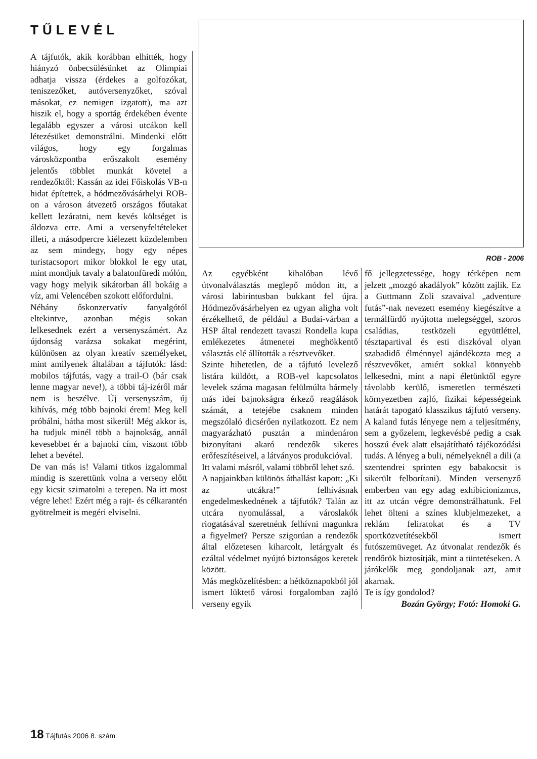TŰLEVÉL
A tájfutók, akik korábban elhitték, hogy hiányzó önbecsülésünket az Olimpiai adhatja vissza (érdekes a golfozókat, teniszezőket, autóversenyzőket, szóval másokat, ez nemigen izgatott), ma azt hiszik el, hogy a sportág érdekében évente legalább egyszer a városi utcákon kell létezésüket demonstrálni. Mindenki előtt világos, hogy egy forgalmas városközpontba erőszakolt esemény jelentős többlet munkát követel a rendezőktől: Kassán az idei Főiskolás VB-n hidat építettek, a hódmezővásárhelyi ROB-on a városon átvezető országos főutakat kellett lezáratni, nem kevés költséget is áldozva erre. Ami a versenyfeltételeket illeti, a másodpercre kiélezett küzdelemben az sem mindegy, hogy egy népes turistacsoport mikor blokkol le egy utat, mint mondjuk tavaly a balatonfüredi mólón, vagy hogy melyik sikátorban áll bokáig a víz, ami Velencében szokott előfordulni.
Néhány őskonzervatív fanyalgótól eltekintve, azonban mégis sokan lelkesednek ezért a versenyszámért. Az újdonság varázsa sokakat megérint, különösen az olyan kreatív személyeket, mint amilyenek általában a tájfutók: lásd: mobilos tájfutás, vagy a trail-O (bár csak lenne magyar neve!), a többi táj-izéről már nem is beszélve. Új versenyszám, új kihívás, még több bajnoki érem! Meg kell próbálni, hátha most sikerül! Még akkor is, ha tudjuk minél több a bajnokság, annál kevesebbet ér a bajnoki cím, viszont több lehet a bevétel.
De van más is! Valami titkos izgalommal mindig is szerettünk volna a verseny előtt egy kicsit szimatolni a terepen. Na itt most végre lehet! Ezért még a rajt- és célkarantén gyötrelmeit is megéri elviselni.
ROB - 2006
Az egyébként kihalóban lévő útvonalválasztás meglepő módon itt, a városi labirintusban bukkant fel újra. Hódmezővásárhelyen ez ugyan aligha volt érzékelhető, de például a Budai-várban a HSP által rendezett tavaszi Rondella kupa emlékezetes átmenetei meghökkentő választás elé állították a résztvevőket.
Szinte hihetetlen, de a tájfutó levelező listára küldött, a ROB-vel kapcsolatos levelek száma magasan felülmúlta bármely más idei bajnokságra érkező reagálások számát, a tetejébe csaknem minden megszólaló dicsérően nyilatkozott. Ez nem magyarázható pusztán a mindenáron bizonyítani akaró rendezők sikeres erőfeszítéseivel, a látványos produkcióval.
Itt valami másról, valami többről lehet szó.
A napjainkban különös áthallást kapott: „Ki az utcákra!” felhívásnak engedelmeskednének a tájfutók? Talán az utcára nyomulással, a városlakók riogatásával szeretnénk felhívni magunkra a figyelmet? Persze szigorúan a rendezők által előzetesen kiharcolt, letárgyalt és ezáltal védelmet nyújtó biztonságos keretek között.
Más megközelítésben: a hétköznapokból jól ismert lüktető városi forgalomban zajló verseny egyik
fő jellegzetessége, hogy térképen nem jelzett „mozgó akadályok” között zajlik. Ez a Guttmann Zoli szavaival „adventure futás”-nak nevezett esemény kiegészítve a termálfürdő nyújtotta melegséggel, szoros családias, testközeli együttléttel, tésztapartival és esti diszkóval olyan szabadidő élménnyel ajándékozta meg a résztvevőket, amiért sokkal könnyebb lelkesedni, mint a napi életünktől egyre távolabb kerülő, ismeretlen természeti környezetben zajló, fizikai képességeink határát tapogató klasszikus tájfutó verseny. A kaland futás lényege nem a teljesítmény, sem a győzelem, legkevésbé pedig a csak hosszú évek alatt elsajátítható tájékozódási tudás. A lényeg a buli, némelyeknél a dili (a szentendrei sprinten egy babakocsit is sikerült felborítani). Minden versenyző emberben van egy adag exhibicionizmus, itt az utcán végre demonstrálhatunk. Fel lehet ölteni a színes klubjelmezeket, a reklám feliratokat és a TV sportközvetítésekből ismert futószemüveget. Az útvonalat rendezők és rendőrök biztosítják, mint a tüntetéseken. A járókelők meg gondoljanak azt, amit akarnak.
Te is így gondolod?
Bozán György; Fotó: Homoki G.
18 Tájfutás 2006 8. szám